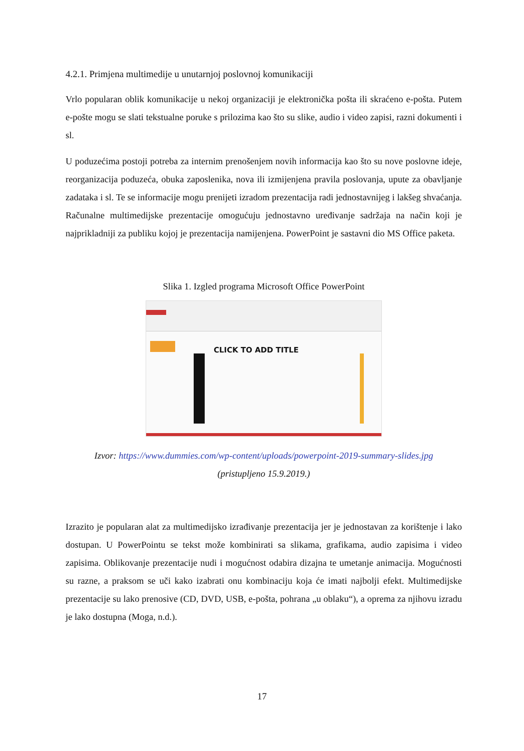4.2.1. Primjena multimedije u unutarnjoj poslovnoj komunikaciji
Vrlo popularan oblik komunikacije u nekoj organizaciji je elektronička pošta ili skraćeno e-pošta. Putem e-pošte mogu se slati tekstualne poruke s prilozima kao što su slike, audio i video zapisi, razni dokumenti i sl.
U poduzećima postoji potreba za internim prenošenjem novih informacija kao što su nove poslovne ideje, reorganizacija poduzeća, obuka zaposlenika, nova ili izmijenjena pravila poslovanja, upute za obavljanje zadataka i sl. Te se informacije mogu prenijeti izradom prezentacija radi jednostavnijeg i lakšeg shvaćanja. Računalne multimedijske prezentacije omogućuju jednostavno uređivanje sadržaja na način koji je najprikladniji za publiku kojoj je prezentacija namijenjena. PowerPoint je sastavni dio MS Office paketa.
Slika 1. Izgled programa Microsoft Office PowerPoint
CLICK TO ADD TITLE
Izvor: https://www.dummies.com/wp-content/uploads/powerpoint-2019-summary-slides.jpg
(pristupljeno 15.9.2019.)
Izrazito je popularan alat za multimedijsko izrađivanje prezentacija jer je jednostavan za korištenje i lako dostupan. U PowerPointu se tekst može kombinirati sa slikama, grafikama, audio zapisima i video zapisima. Oblikovanje prezentacije nudi i mogućnost odabira dizajna te umetanje animacija. Mogućnosti su razne, a praksom se uči kako izabrati onu kombinaciju koja će imati najbolji efekt. Multimedijske prezentacije su lako prenosive (CD, DVD, USB, e-pošta, pohrana „u oblaku“), a oprema za njihovu izradu je lako dostupna (Moga, n.d.).
17